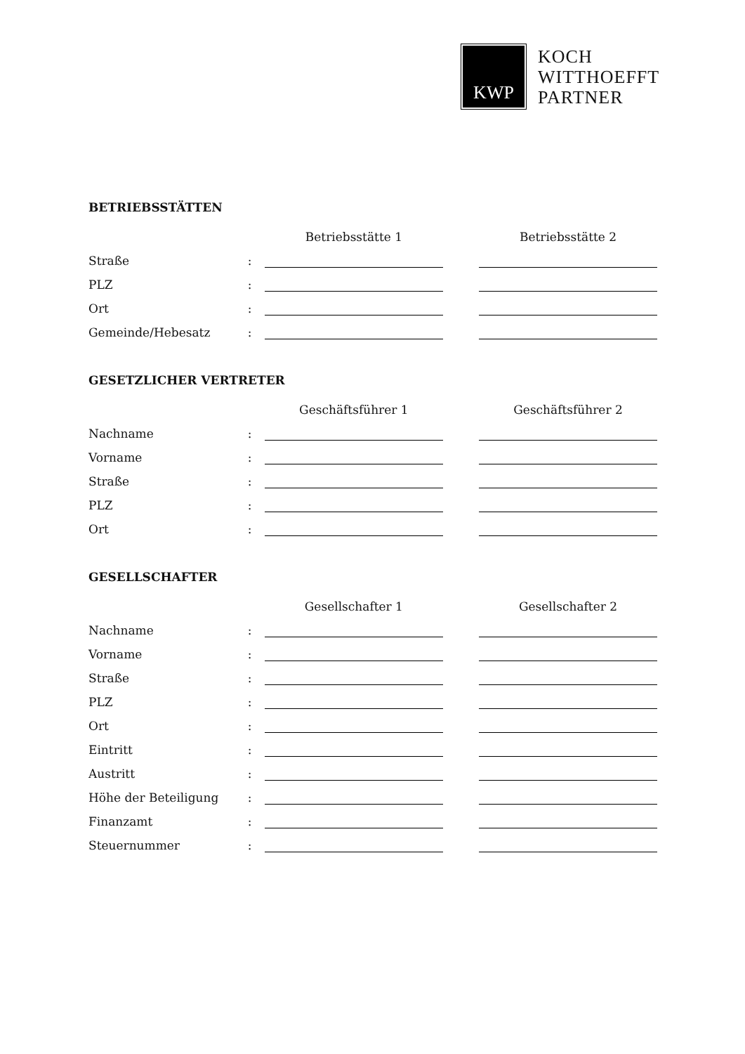KWP
KOCH
WITTHOEFFT
PARTNER
BETRIEBSSTÄTTEN
| | | Betriebsstätte 1 | | Betriebsstätte 2 |
| --- | --- | --- | --- | --- |
| Straße | : | | | |
| PLZ | : | | | |
| Ort | : | | | |
| Gemeinde/Hebesatz | : | | | |
GESETZLICHER VERTRETER
| | | Geschäftsführer 1 | | Geschäftsführer 2 |
| --- | --- | --- | --- | --- |
| Nachname | : | | | |
| Vorname | : | | | |
| Straße | : | | | |
| PLZ | : | | | |
| Ort | : | | | |
GESELLSCHAFTER
| | | Gesellschafter 1 | | Gesellschafter 2 |
| --- | --- | --- | --- | --- |
| Nachname | : | | | |
| Vorname | : | | | |
| Straße | : | | | |
| PLZ | : | | | |
| Ort | : | | | |
| Eintritt | : | | | |
| Austritt | : | | | |
| Höhe der Beteiligung | : | | | |
| Finanzamt | : | | | |
| Steuernummer | : | | | |